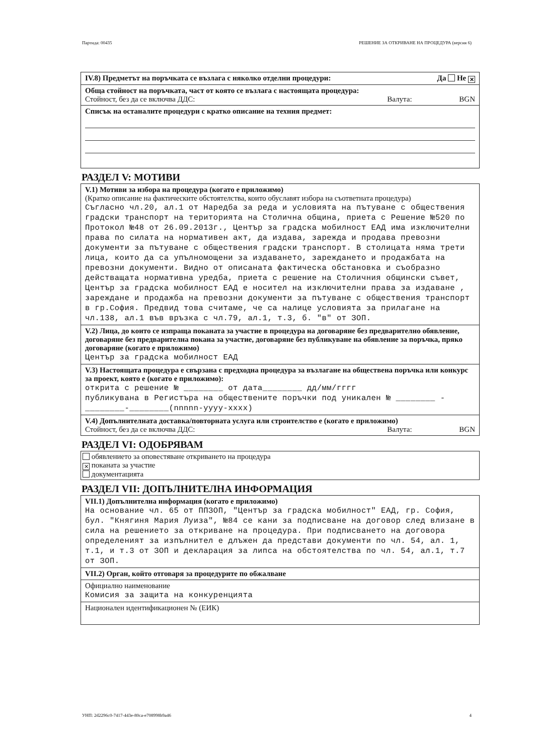Партида: 00435 РЕШЕНИЕ ЗА ОТКРИВАНЕ НА ПРОЦЕДУРА (версия 6)
IV.8) Предметът на поръчката се възлага с няколко отделни процедури: Да Не ✕
Обща стойност на поръчката, част от която се възлага с настоящата процедура:
Стойност, без да се включва ДДС: Валута: BGN
Списък на останалите процедури с кратко описание на техния предмет:
РАЗДЕЛ V: МОТИВИ
V.1) Мотиви за избора на процедура (когато е приложимо)
(Кратко описание на фактическите обстоятелства, които обуславят избора на съответната процедура)
Съгласно чл.20, ал.1 от Наредба за реда и условията на пътуване с обществения градски транспорт на територията на Столична община, приета с Решение №520 по Протокол №48 от 26.09.2013г., Център за градска мобилност ЕАД има изключителни права по силата на нормативен акт, да издава, зарежда и продава превозни документи за пътуване с обществения градски транспорт. В столицата няма трети лица, които да са упълномощени за издаването, зареждането и продажбата на превозни документи. Видно от описаната фактическа обстановка и съобразно действащата нормативна уредба, приета с решение на Столичния общински съвет, Център за градска мобилност ЕАД е носител на изключителни права за издаване , зареждане и продажба на превозни документи за пътуване с обществения транспорт в гр.София. Предвид това считаме, че са налице условията за прилагане на чл.138, ал.1 във връзка с чл.79, ал.1, т.3, б. "в" от ЗОП.
V.2) Лица, до които се изпраща поканата за участие в процедура на договаряне без предварително обявление, договаряне без предварителна покана за участие, договаряне без публикуване на обявление за поръчка, пряко договаряне (когато е приложимо)
Център за градска мобилност ЕАД
V.3) Настоящата процедура е свързана с предходна процедура за възлагане на обществена поръчка или конкурс за проект, която е (когато е приложимо):
открита с решение № ________ от дата________ дд/мм/гггг
публикувана в Регистъра на обществените поръчки под уникален № ________ -________-________(nnnnn-yyyy-xxxx)
V.4) Допълнителната доставка/повторната услуга или строителство е (когато е приложимо)
Стойност, без да се включва ДДС: Валута: BGN
РАЗДЕЛ VI: ОДОБРЯВАМ
обявлението за оповестяване откриването на процедура
✕ поканата за участие
документацията
РАЗДЕЛ VII: ДОПЪЛНИТЕЛНА ИНФОРМАЦИЯ
VII.1) Допълнителна информация (когато е приложимо)
На основание чл. 65 от ППЗОП, "Център за градска мобилност" ЕАД, гр. София, бул. "Княгиня Мария Луиза", №84 се кани за подписване на договор след влизане в сила на решението за откриване на процедура. При подписването на договора определеният за изпълнител е длъжен да представи документи по чл. 54, ал. 1, т.1, и т.3 от ЗОП и декларация за липса на обстоятелства по чл. 54, ал.1, т.7 от ЗОП.
VII.2) Орган, който отговаря за процедурите по обжалване
Официално наименование
Комисия за защита на конкуренцията
Национален идентификационен № (ЕИК)
УНП: 2d2296c0-7417-443e-80ca-e708998b9a46 4